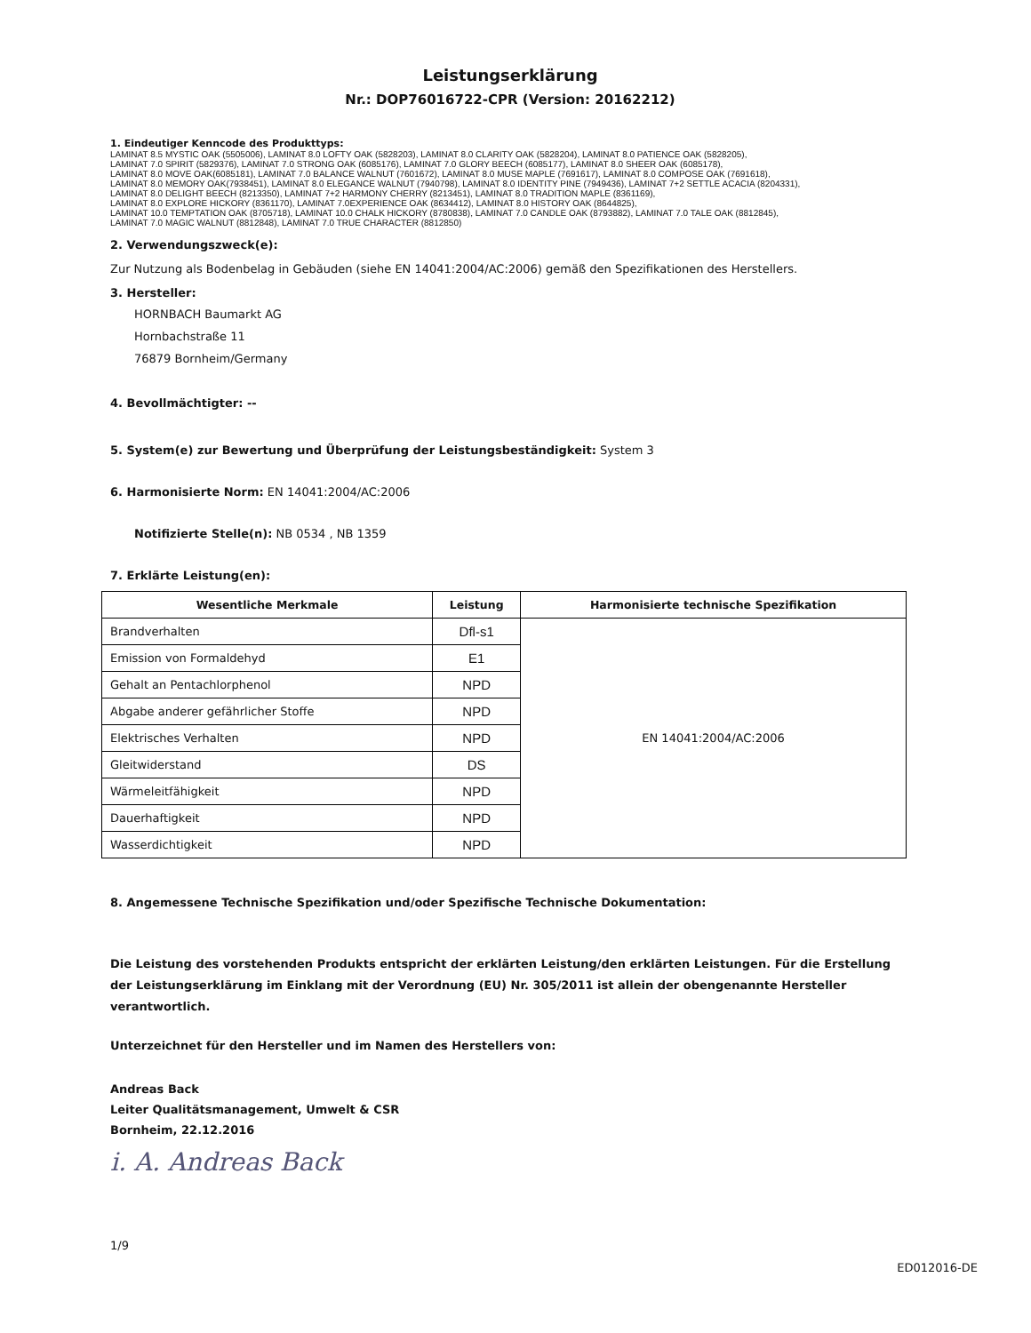Leistungserklärung
Nr.: DOP76016722-CPR (Version: 20162212)
1. Eindeutiger Kenncode des Produkttyps:
LAMINAT 8.5 MYSTIC OAK (5505006), LAMINAT 8.0 LOFTY OAK (5828203), LAMINAT 8.0 CLARITY OAK (5828204), LAMINAT 8.0 PATIENCE OAK (5828205),
LAMINAT 7.0 SPIRIT (5829376), LAMINAT 7.0 STRONG OAK (6085176), LAMINAT 7.0 GLORY BEECH (6085177), LAMINAT 8.0 SHEER OAK (6085178),
LAMINAT 8.0 MOVE OAK(6085181), LAMINAT 7.0 BALANCE WALNUT (7601672), LAMINAT 8.0 MUSE MAPLE (7691617), LAMINAT 8.0 COMPOSE OAK (7691618),
LAMINAT 8.0 MEMORY OAK(7938451), LAMINAT 8.0 ELEGANCE WALNUT (7940798), LAMINAT 8.0 IDENTITY PINE (7949436), LAMINAT 7+2 SETTLE ACACIA (8204331),
LAMINAT 8.0 DELIGHT BEECH (8213350), LAMINAT 7+2 HARMONY CHERRY (8213451), LAMINAT 8.0 TRADITION MAPLE (8361169),
LAMINAT 8.0 EXPLORE HICKORY (8361170), LAMINAT 7.0EXPERIENCE OAK (8634412), LAMINAT 8.0 HISTORY OAK (8644825),
LAMINAT 10.0 TEMPTATION OAK (8705718), LAMINAT 10.0 CHALK HICKORY (8780838), LAMINAT 7.0 CANDLE OAK (8793882), LAMINAT 7.0 TALE OAK (8812845),
LAMINAT 7.0 MAGIC WALNUT (8812848), LAMINAT 7.0 TRUE CHARACTER (8812850)
2. Verwendungszweck(e):
Zur Nutzung als Bodenbelag in Gebäuden (siehe EN 14041:2004/AC:2006) gemäß den Spezifikationen des Herstellers.
3. Hersteller:
HORNBACH Baumarkt AG
Hornbachstraße 11
76879 Bornheim/Germany
4. Bevollmächtigter: --
5. System(e) zur Bewertung und Überprüfung der Leistungsbeständigkeit: System 3
6. Harmonisierte Norm: EN 14041:2004/AC:2006
Notifizierte Stelle(n): NB 0534 , NB 1359
7. Erklärte Leistung(en):
| Wesentliche Merkmale | Leistung | Harmonisierte technische Spezifikation |
| --- | --- | --- |
| Brandverhalten | Dfl-s1 | EN 14041:2004/AC:2006 |
| Emission von Formaldehyd | E1 | |
| Gehalt an Pentachlorphenol | NPD | |
| Abgabe anderer gefährlicher Stoffe | NPD | |
| Elektrisches Verhalten | NPD | |
| Gleitwiderstand | DS | |
| Wärmeleitfähigkeit | NPD | |
| Dauerhaftigkeit | NPD | |
| Wasserdichtigkeit | NPD | |
8. Angemessene Technische Spezifikation und/oder Spezifische Technische Dokumentation:
Die Leistung des vorstehenden Produkts entspricht der erklärten Leistung/den erklärten Leistungen. Für die Erstellung der Leistungserklärung im Einklang mit der Verordnung (EU) Nr. 305/2011 ist allein der obengenannte Hersteller verantwortlich.
Unterzeichnet für den Hersteller und im Namen des Herstellers von:
Andreas Back
Leiter Qualitätsmanagement, Umwelt & CSR
Bornheim, 22.12.2016
i. A. Andreas Back
1/9
ED012016-DE